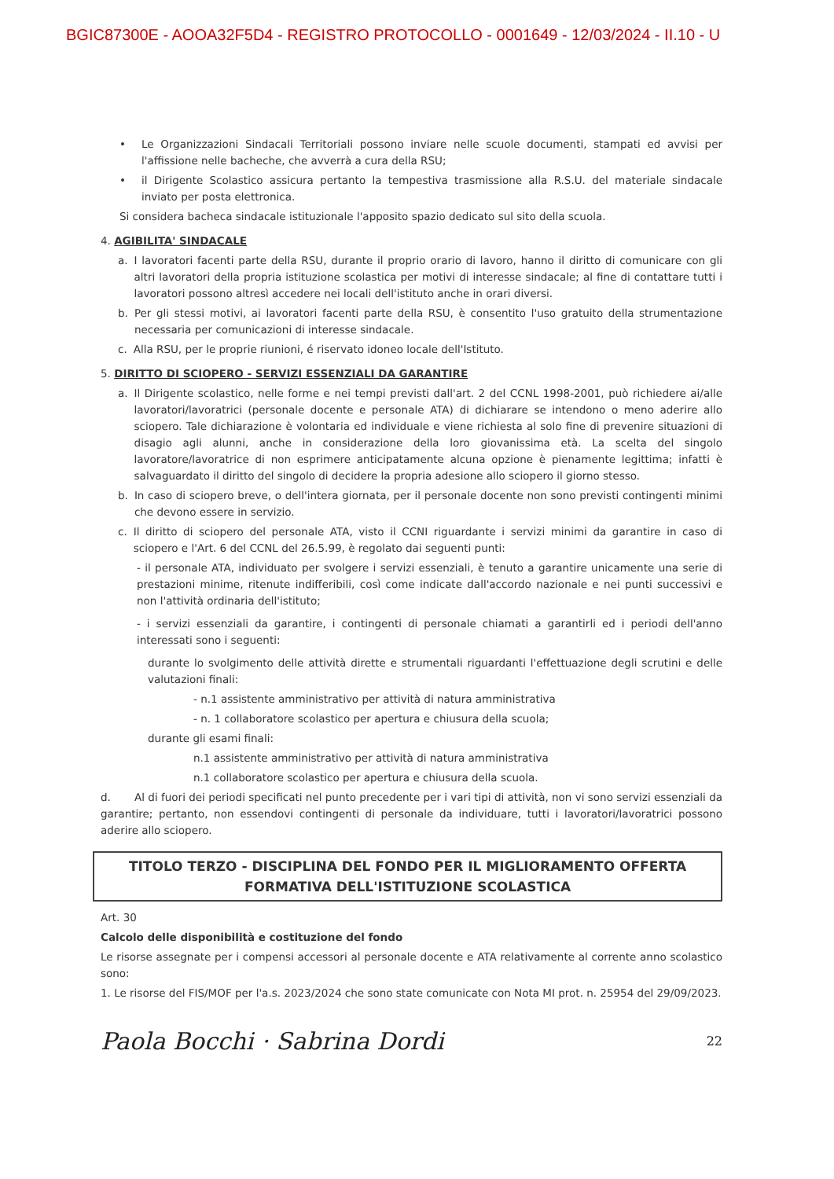BGIC87300E - AOOA32F5D4 - REGISTRO PROTOCOLLO - 0001649 - 12/03/2024 - II.10 - U
• Le Organizzazioni Sindacali Territoriali possono inviare nelle scuole documenti, stampati ed avvisi per l'affissione nelle bacheche, che avverrà a cura della RSU;
• il Dirigente Scolastico assicura pertanto la tempestiva trasmissione alla R.S.U. del materiale sindacale inviato per posta elettronica.
Si considera bacheca sindacale istituzionale l'apposito spazio dedicato sul sito della scuola.
4. AGIBILITA' SINDACALE
a. I lavoratori facenti parte della RSU, durante il proprio orario di lavoro, hanno il diritto di comunicare con gli altri lavoratori della propria istituzione scolastica per motivi di interesse sindacale; al fine di contattare tutti i lavoratori possono altresì accedere nei locali dell'istituto anche in orari diversi.
b. Per gli stessi motivi, ai lavoratori facenti parte della RSU, è consentito l'uso gratuito della strumentazione necessaria per comunicazioni di interesse sindacale.
c. Alla RSU, per le proprie riunioni, é riservato idoneo locale dell'Istituto.
5. DIRITTO DI SCIOPERO - SERVIZI ESSENZIALI DA GARANTIRE
a. Il Dirigente scolastico, nelle forme e nei tempi previsti dall'art. 2 del CCNL 1998-2001, può richiedere ai/alle lavoratori/lavoratrici (personale docente e personale ATA) di dichiarare se intendono o meno aderire allo sciopero. Tale dichiarazione è volontaria ed individuale e viene richiesta al solo fine di prevenire situazioni di disagio agli alunni, anche in considerazione della loro giovanissima età. La scelta del singolo lavoratore/lavoratrice di non esprimere anticipatamente alcuna opzione è pienamente legittima; infatti è salvaguardato il diritto del singolo di decidere la propria adesione allo sciopero il giorno stesso.
b. In caso di sciopero breve, o dell'intera giornata, per il personale docente non sono previsti contingenti minimi che devono essere in servizio.
c. Il diritto di sciopero del personale ATA, visto il CCNI riguardante i servizi minimi da garantire in caso di sciopero e l'Art. 6 del CCNL del 26.5.99, è regolato dai seguenti punti:
- il personale ATA, individuato per svolgere i servizi essenziali, è tenuto a garantire unicamente una serie di prestazioni minime, ritenute indifferibili, così come indicate dall'accordo nazionale e nei punti successivi e non l'attività ordinaria dell'istituto;
- i servizi essenziali da garantire, i contingenti di personale chiamati a garantirli ed i periodi dell'anno interessati sono i seguenti:
durante lo svolgimento delle attività dirette e strumentali riguardanti l'effettuazione degli scrutini e delle valutazioni finali:
- n.1 assistente amministrativo per attività di natura amministrativa
- n. 1 collaboratore scolastico per apertura e chiusura della scuola;
durante gli esami finali:
n.1 assistente amministrativo per attività di natura amministrativa
n.1 collaboratore scolastico per apertura e chiusura della scuola.
d. Al di fuori dei periodi specificati nel punto precedente per i vari tipi di attività, non vi sono servizi essenziali da garantire; pertanto, non essendovi contingenti di personale da individuare, tutti i lavoratori/lavoratrici possono aderire allo sciopero.
TITOLO TERZO - DISCIPLINA DEL FONDO PER IL MIGLIORAMENTO OFFERTA
FORMATIVA DELL'ISTITUZIONE SCOLASTICA
Art. 30
Calcolo delle disponibilità e costituzione del fondo
Le risorse assegnate per i compensi accessori al personale docente e ATA relativamente al corrente anno scolastico sono:
1. Le risorse del FIS/MOF per l'a.s. 2023/2024 che sono state comunicate con Nota MI prot. n. 25954 del 29/09/2023.
Paola Bocchi · Sabrina Dordi 22